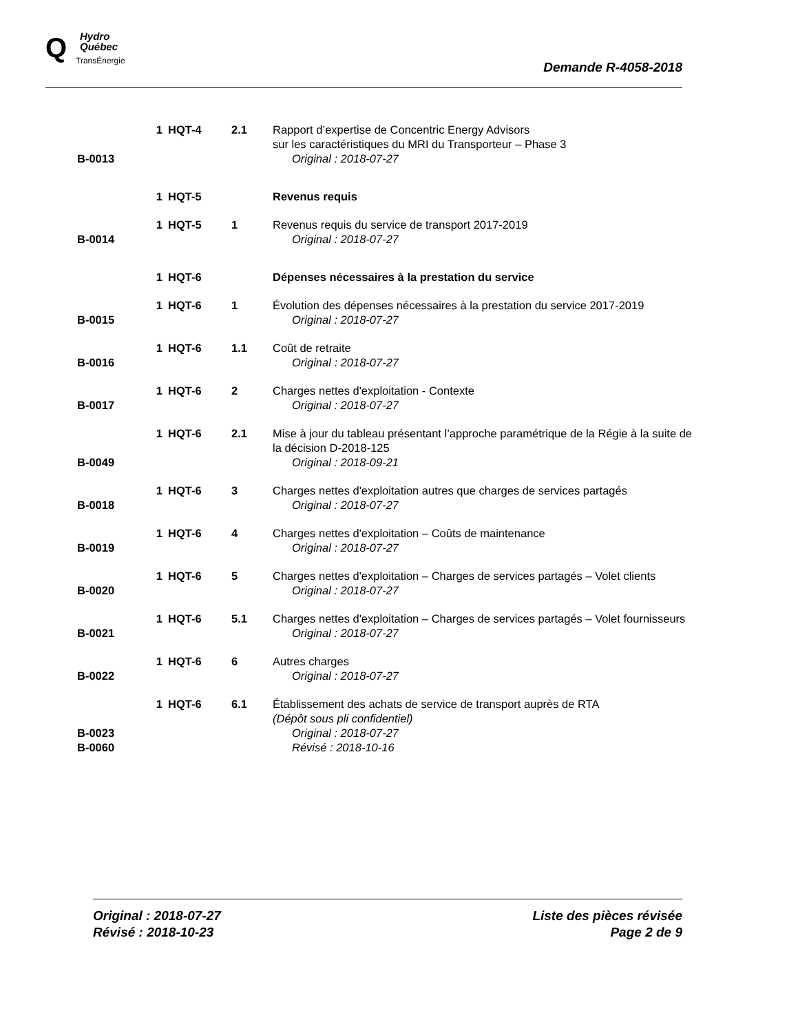Q
Hydro
Québec
TransÉnergie
Demande R-4058-2018
| B-0013 | 1 | HQT-4 | 2.1 | Rapport d’expertise de Concentric Energy Advisors sur les caractéristiques du MRI du Transporteur – Phase 3 Original : 2018-07-27 |
| | 1 | HQT-5 | | Revenus requis |
| B-0014 | 1 | HQT-5 | 1 | Revenus requis du service de transport 2017-2019 Original : 2018-07-27 |
| | 1 | HQT-6 | | Dépenses nécessaires à la prestation du service |
| B-0015 | 1 | HQT-6 | 1 | Évolution des dépenses nécessaires à la prestation du service 2017-2019 Original : 2018-07-27 |
| B-0016 | 1 | HQT-6 | 1.1 | Coût de retraite Original : 2018-07-27 |
| B-0017 | 1 | HQT-6 | 2 | Charges nettes d'exploitation - Contexte Original : 2018-07-27 |
| B-0049 | 1 | HQT-6 | 2.1 | Mise à jour du tableau présentant l’approche paramétrique de la Régie à la suite de la décision D-2018-125 Original : 2018-09-21 |
| B-0018 | 1 | HQT-6 | 3 | Charges nettes d'exploitation autres que charges de services partagés Original : 2018-07-27 |
| B-0019 | 1 | HQT-6 | 4 | Charges nettes d'exploitation – Coûts de maintenance Original : 2018-07-27 |
| B-0020 | 1 | HQT-6 | 5 | Charges nettes d'exploitation – Charges de services partagés – Volet clients Original : 2018-07-27 |
| B-0021 | 1 | HQT-6 | 5.1 | Charges nettes d'exploitation – Charges de services partagés – Volet fournisseurs Original : 2018-07-27 |
| B-0022 | 1 | HQT-6 | 6 | Autres charges Original : 2018-07-27 |
| B-0023 B-0060 | 1 | HQT-6 | 6.1 | Établissement des achats de service de transport auprès de RTA (Dépôt sous pli confidentiel) Original : 2018-07-27 Révisé : 2018-10-16 |
Original : 2018-07-27
Révisé : 2018-10-23
Liste des pièces révisée
Page 2 de 9